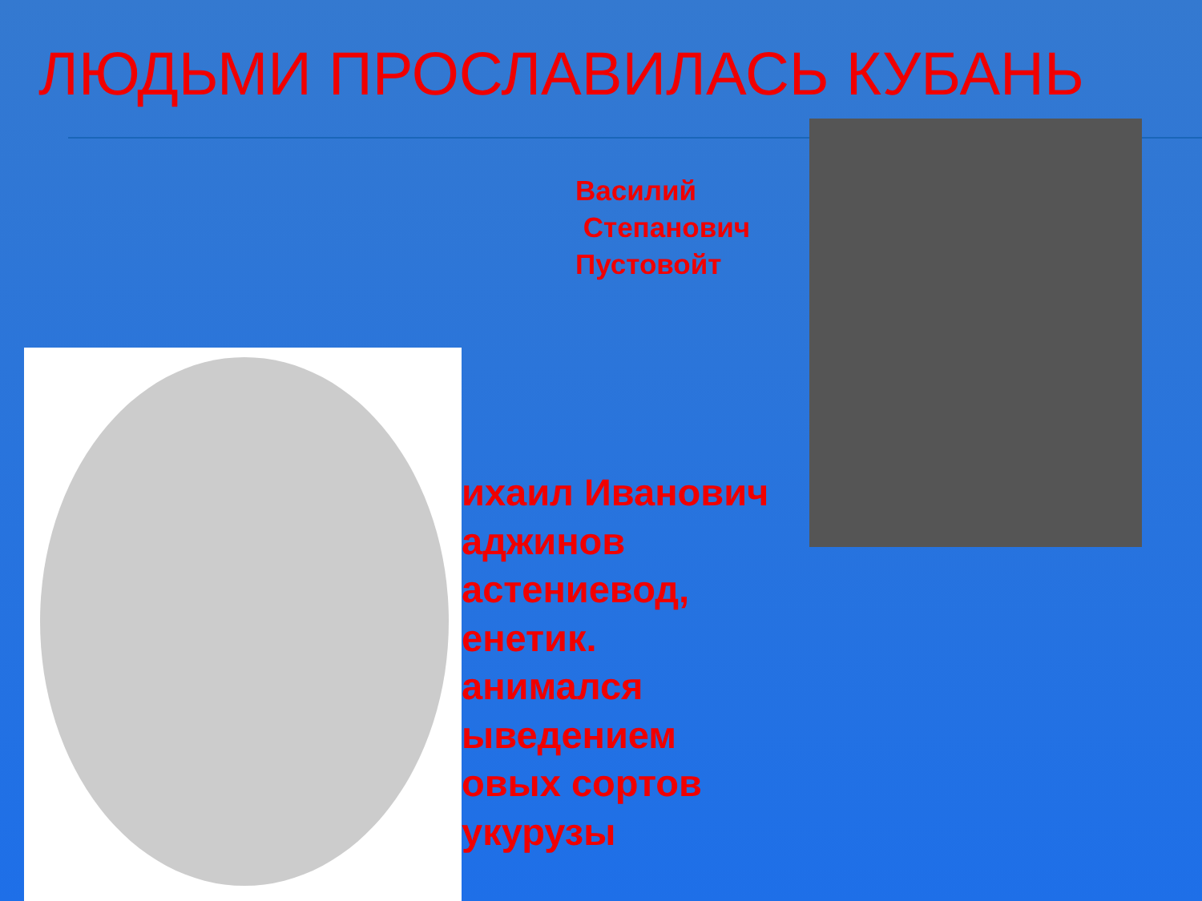ЛЮДЬМИ ПРОСЛАВИЛАСЬ КУБАНЬ
Василий
Степанович
Пустовойт
ихаил Иванович
аджинов
астениевод,
енетик.
анимался
ыведением
овых сортов
укурузы